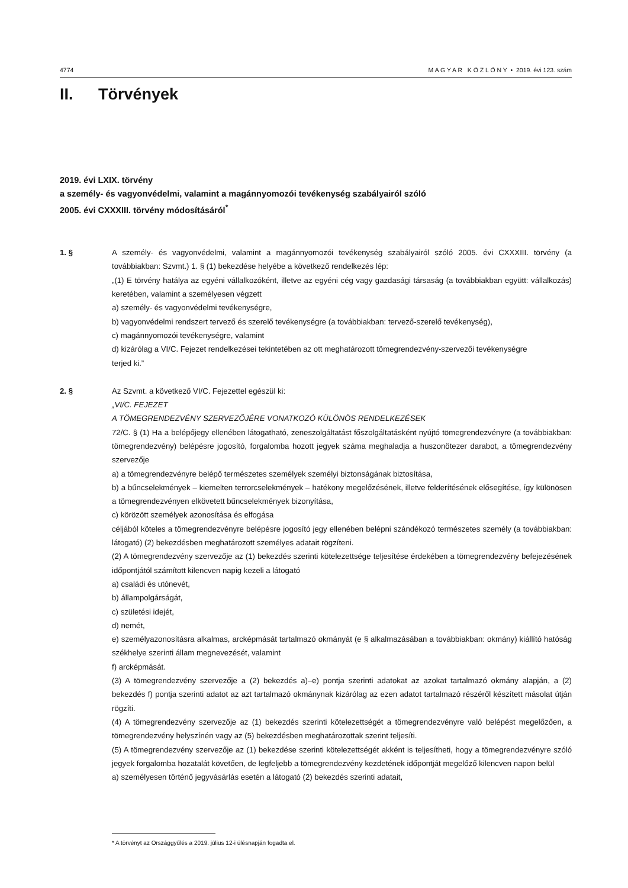4774 M A G Y A R K Ö Z L Ö N Y • 2019. évi 123. szám
II. Törvények
2019. évi LXIX. törvény
a személy- és vagyonvédelmi, valamint a magánnyomozói tevékenység szabályairól szóló
2005. évi CXXXIII. törvény módosításáról<sup>*</sup>
1. § A személy- és vagyonvédelmi, valamint a magánnyomozói tevékenység szabályairól szóló 2005. évi CXXXIII. törvény (a továbbiakban: Szvmt.) 1. § (1) bekezdése helyébe a következő rendelkezés lép:
„(1) E törvény hatálya az egyéni vállalkozóként, illetve az egyéni cég vagy gazdasági társaság (a továbbiakban együtt: vállalkozás) keretében, valamint a személyesen végzett
a) személy- és vagyonvédelmi tevékenységre,
b) vagyonvédelmi rendszert tervező és szerelő tevékenységre (a továbbiakban: tervező-szerelő tevékenység),
c) magánnyomozói tevékenységre, valamint
d) kizárólag a VI/C. Fejezet rendelkezései tekintetében az ott meghatározott tömegrendezvény-szervezői tevékenységre
terjed ki.”
2. § Az Szvmt. a következő VI/C. Fejezettel egészül ki:
„VI/C. FEJEZET
A TÖMEGRENDEZVÉNY SZERVEZŐJÉRE VONATKOZÓ KÜLÖNÖS RENDELKEZÉSEK
72/C. § (1) Ha a belépőjegy ellenében látogatható, zeneszolgáltatást főszolgáltatásként nyújtó tömegrendezvényre (a továbbiakban: tömegrendezvény) belépésre jogosító, forgalomba hozott jegyek száma meghaladja a huszonötezer darabot, a tömegrendezvény szervezője
a) a tömegrendezvényre belépő természetes személyek személyi biztonságának biztosítása,
b) a bűncselekmények – kiemelten terrorcselekmények – hatékony megelőzésének, illetve felderítésének elősegítése, így különösen a tömegrendezvényen elkövetett bűncselekmények bizonyítása,
c) körözött személyek azonosítása és elfogása
céljából köteles a tömegrendezvényre belépésre jogosító jegy ellenében belépni szándékozó természetes személy (a továbbiakban: látogató) (2) bekezdésben meghatározott személyes adatait rögzíteni.
(2) A tömegrendezvény szervezője az (1) bekezdés szerinti kötelezettsége teljesítése érdekében a tömegrendezvény befejezésének időpontjától számított kilencven napig kezeli a látogató
a) családi és utónevét,
b) állampolgárságát,
c) születési idejét,
d) nemét,
e) személyazonosításra alkalmas, arcképmását tartalmazó okmányát (e § alkalmazásában a továbbiakban: okmány) kiállító hatóság székhelye szerinti állam megnevezését, valamint
f) arcképmását.
(3) A tömegrendezvény szervezője a (2) bekezdés a)–e) pontja szerinti adatokat az azokat tartalmazó okmány alapján, a (2) bekezdés f) pontja szerinti adatot az azt tartalmazó okmánynak kizárólag az ezen adatot tartalmazó részéről készített másolat útján rögzíti.
(4) A tömegrendezvény szervezője az (1) bekezdés szerinti kötelezettségét a tömegrendezvényre való belépést megelőzően, a tömegrendezvény helyszínén vagy az (5) bekezdésben meghatározottak szerint teljesíti.
(5) A tömegrendezvény szervezője az (1) bekezdése szerinti kötelezettségét akként is teljesítheti, hogy a tömegrendezvényre szóló jegyek forgalomba hozatalát követően, de legfeljebb a tömegrendezvény kezdetének időpontját megelőző kilencven napon belül
a) személyesen történő jegyvásárlás esetén a látogató (2) bekezdés szerinti adatait,
* A törvényt az Országgyűlés a 2019. július 12-i ülésnapján fogadta el.